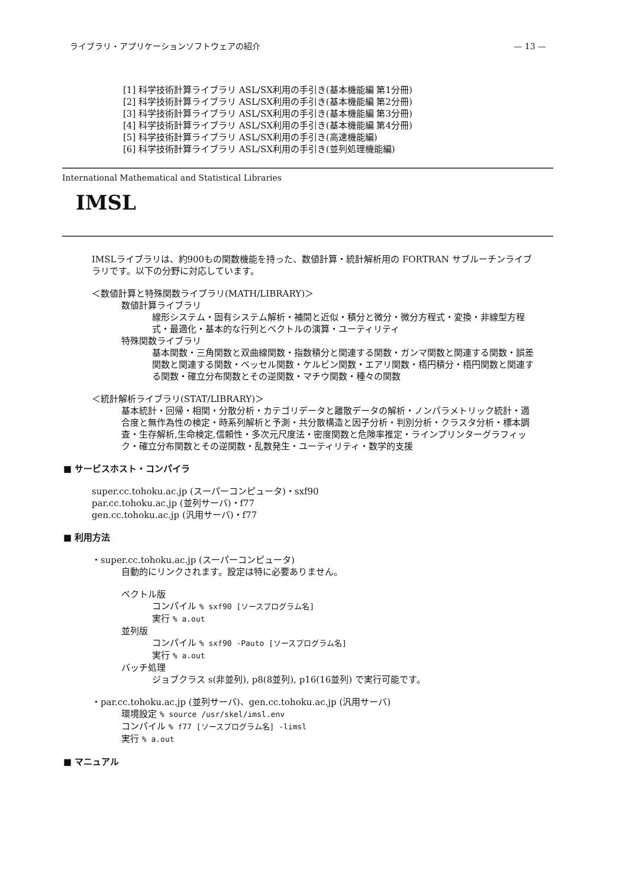ライブラリ・アプリケーションソフトウェアの紹介 — 13 —
[1] 科学技術計算ライブラリ ASL/SX利用の手引き(基本機能編 第1分冊)
[2] 科学技術計算ライブラリ ASL/SX利用の手引き(基本機能編 第2分冊)
[3] 科学技術計算ライブラリ ASL/SX利用の手引き(基本機能編 第3分冊)
[4] 科学技術計算ライブラリ ASL/SX利用の手引き(基本機能編 第4分冊)
[5] 科学技術計算ライブラリ ASL/SX利用の手引き(高速機能編)
[6] 科学技術計算ライブラリ ASL/SX利用の手引き(並列処理機能編)
International Mathematical and Statistical Libraries
IMSL
IMSLライブラリは、約900もの関数機能を持った、数値計算・統計解析用の FORTRAN サブルーチンライブラリです。以下の分野に対応しています。
＜数値計算と特殊関数ライブラリ(MATH/LIBRARY)＞
数値計算ライブラリ
線形システム・固有システム解析・補間と近似・積分と微分・微分方程式・変換・非線型方程式・最適化・基本的な行列とベクトルの演算・ユーティリティ
特殊関数ライブラリ
基本関数・三角関数と双曲線関数・指数積分と関連する関数・ガンマ関数と関連する関数・誤差関数と関連する関数・ベッセル関数・ケルビン関数・エアリ関数・楕円積分・楕円関数と関連する関数・確立分布関数とその逆関数・マチウ関数・種々の関数
＜統計解析ライブラリ(STAT/LIBRARY)＞
基本統計・回帰・相関・分散分析・カテゴリデータと離散データの解析・ノンパラメトリック統計・適合度と無作為性の検定・時系列解析と予測・共分散構造と因子分析・判別分析・クラスタ分析・標本調査・生存解析,生命検定,信頼性・多次元尺度法・密度関数と危険率推定・ラインプリンターグラフィック・確立分布関数とその逆関数・乱数発生・ユーティリティ・数学的支援
■ サービスホスト・コンパイラ
super.cc.tohoku.ac.jp (スーパーコンピュータ)・sxf90
par.cc.tohoku.ac.jp (並列サーバ)・f77
gen.cc.tohoku.ac.jp (汎用サーバ)・f77
■ 利用方法
・super.cc.tohoku.ac.jp (スーパーコンピュータ)
自動的にリンクされます。設定は特に必要ありません。
ベクトル版
コンパイル % sxf90 [ソースプログラム名]
実行 % a.out
並列版
コンパイル % sxf90 -Pauto [ソースプログラム名]
実行 % a.out
バッチ処理
ジョブクラス s(非並列), p8(8並列), p16(16並列) で実行可能です。
・par.cc.tohoku.ac.jp (並列サーバ)、gen.cc.tohoku.ac.jp (汎用サーバ)
環境設定 % source /usr/skel/imsl.env
コンパイル % f77 [ソースプログラム名] -limsl
実行 % a.out
■ マニュアル